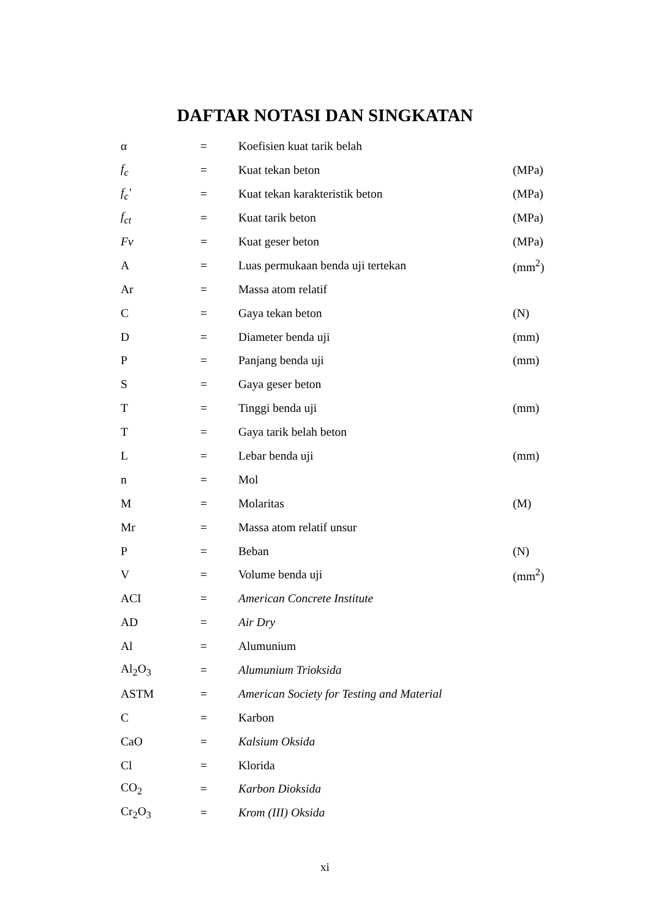DAFTAR NOTASI DAN SINGKATAN
| α | = | Koefisien kuat tarik belah | |
| f<sub>c</sub> | = | Kuat tekan beton | (MPa) |
| f<sub>c</sub>′ | = | Kuat tekan karakteristik beton | (MPa) |
| f<sub>ct</sub> | = | Kuat tarik beton | (MPa) |
| Fv | = | Kuat geser beton | (MPa) |
| A | = | Luas permukaan benda uji tertekan | (mm<sup>2</sup>) |
| Ar | = | Massa atom relatif | |
| C | = | Gaya tekan beton | (N) |
| D | = | Diameter benda uji | (mm) |
| P | = | Panjang benda uji | (mm) |
| S | = | Gaya geser beton | |
| T | = | Tinggi benda uji | (mm) |
| T | = | Gaya tarik belah beton | |
| L | = | Lebar benda uji | (mm) |
| n | = | Mol | |
| M | = | Molaritas | (M) |
| Mr | = | Massa atom relatif unsur | |
| P | = | Beban | (N) |
| V | = | Volume benda uji | (mm<sup>2</sup>) |
| ACI | = | American Concrete Institute | |
| AD | = | Air Dry | |
| Al | = | Alumunium | |
| Al<sub>2</sub>O<sub>3</sub> | = | Alumunium Trioksida | |
| ASTM | = | American Society for Testing and Material | |
| C | = | Karbon | |
| CaO | = | Kalsium Oksida | |
| Cl | = | Klorida | |
| CO<sub>2</sub> | = | Karbon Dioksida | |
| Cr<sub>2</sub>O<sub>3</sub> | = | Krom (III) Oksida | |
xi